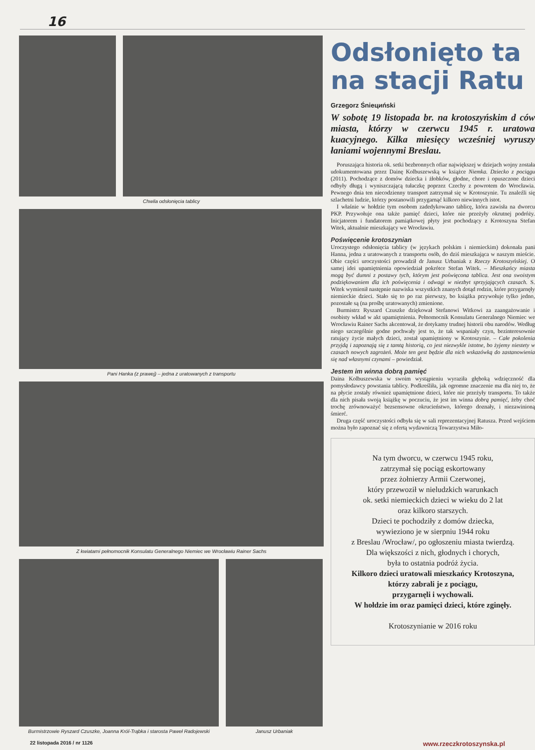16
Chwila odsłonięcia tablicy
Pani Hanka (z prawej) – jedna z uratowanych z transportu
Z kwiatami pełnomocnik Konsulatu Generalnego Niemiec we Wrocławiu Rainer Sachs
Burmistrzowie Ryszard Czuszke, Joanna Król-Trąbka i starosta Paweł Radojewski
Janusz Urbaniak
Odsłonięto ta
na stacji Ratu
Grzegorz Śniециński
W sobotę 19 listopada br. na krotoszyńskim d ców miasta, którzy w czerwcu 1945 r. uratowa kuacyjnego. Kilka miesięcy wcześniej wyruszy łaniami wojennymi Breslau.
Poruszająca historia ok. setki bezbronnych ofiar największej w dziejach wojny została udokumentowana przez Dainę Kolbuszewską w książce Niemka. Dziecko z pociągu (2011). Pochodzące z domów dziecka i żłobków, głodne, chore i opuszczone dzieci odbyły długą i wyniszczającą tułaczkę poprzez Czechy z powrotem do Wrocławia. Pewnego dnia ten niecodzienny transport zatrzymał się w Krotoszynie. Tu znaleźli się szlachetni ludzie, którzy postanowili przygarnąć kilkoro niewinnych istot.
I właśnie w hołdzie tym osobom zadedykowano tablicę, która zawisła na dworcu PKP. Przywołuje ona także pamięć dzieci, które nie przeżyły okrutnej podróży. Inicjatorem i fundatorem pamiątkowej płyty jest pochodzący z Krotoszyna Stefan Witek, aktualnie mieszkający we Wrocławiu.
Poświęcenie krotoszynian
Uroczystego odsłonięcia tablicy (w językach polskim i niemieckim) dokonała pani Hanna, jedna z uratowanych z transportu osób, do dziś mieszkająca w naszym mieście. Obie części uroczystości prowadził dr Janusz Urbaniak z Rzeczy Krotoszyńskiej. O samej idei upamiętnienia opowiedział pokrótce Stefan Witek. – Mieszkańcy miasta mogą być dumni z postawy tych, którym jest poświęcona tablica. Jest ona swoistym podziękowaniem dla ich poświęcenia i odwagi w niezbyt sprzyjających czasach. S. Witek wymienił następnie nazwiska wszystkich znanych dotąd rodzin, które przygarnęły niemieckie dzieci. Stało się to po raz pierwszy, bo książka przywołuje tylko jedno, pozostałe są (na prośbę uratowanych) zmienione.
Burmistrz Ryszard Czuszke dziękował Stefanowi Witkowi za zaangażowanie i osobisty wkład w akt upamiętnienia. Pełnomocnik Konsulatu Generalnego Niemiec we Wrocławiu Rainer Sachs akcentował, że dotykamy trudnej historii obu narodów. Według niego szczególnie godne pochwały jest to, że tak wspaniały czyn, bezinteresownie ratujący życie małych dzieci, został upamiętniony w Krotoszynie. – Całe pokolenia przyjdą i zapoznają się z tamtą historią, co jest niezwykle istotne, bo żyjemy niestety w czasach nowych zagrożeń. Może ten gest będzie dla nich wskazówką do zastanowienia się nad własnymi czynami – powiedział.
Jestem im winna dobrą pamięć
Daina Kolbuszewska w swoim wystąpieniu wyraziła głęboką wdzięczność dla pomysłodawcy powstania tablicy. Podkreśliła, jak ogromne znaczenie ma dla niej to, że na płycie zostały również upamiętnione dzieci, które nie przeżyły transportu. To także dla nich pisała swoją książkę w poczuciu, że jest im winna dobrą pamięć, żeby choć trochę zrównoważyć bezsensowne okrucieństwo, którego doznały, i niezawinioną śmierć.
Druga część uroczystości odbyła się w sali reprezentacyjnej Ratusza. Przed wejściem można było zapoznać się z ofertą wydawniczą Towarzystwa Miło-
Na tym dworcu, w czerwcu 1945 roku,
zatrzymał się pociąg eskortowany
przez żołnierzy Armii Czerwonej,
który przewoził w nieludzkich warunkach
ok. setki niemieckich dzieci w wieku do 2 lat
oraz kilkoro starszych.
Dzieci te pochodziły z domów dziecka,
wywieziono je w sierpniu 1944 roku
z Breslau /Wrocław/, po ogłoszeniu miasta twierdzą.
Dla większości z nich, głodnych i chorych,
była to ostatnia podróż życia.
Kilkoro dzieci uratowali mieszkańcy Krotoszyna,
którzy zabrali je z pociągu,
przygarnęli i wychowali.
W hołdzie im oraz pamięci dzieci, które zginęły.
Krotoszynianie w 2016 roku
22 listopada 2016 / nr 1126 www.rzeczkrotoszynska.pl